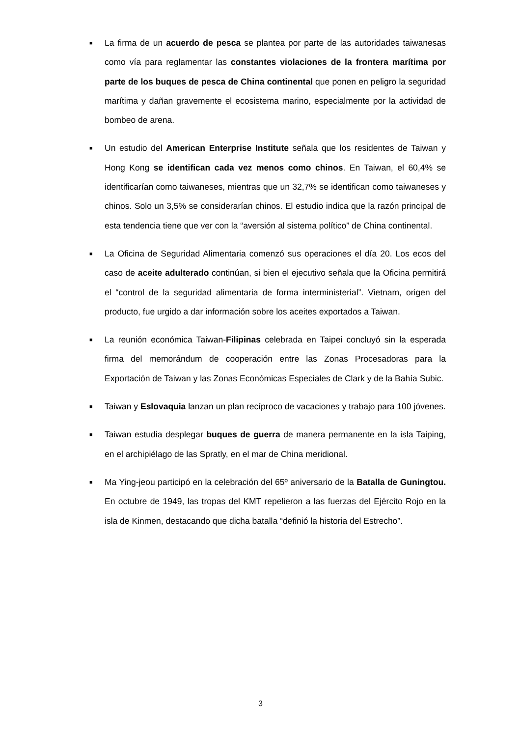■ La firma de un acuerdo de pesca se plantea por parte de las autoridades taiwanesas como vía para reglamentar las constantes violaciones de la frontera marítima por parte de los buques de pesca de China continental que ponen en peligro la seguridad marítima y dañan gravemente el ecosistema marino, especialmente por la actividad de bombeo de arena.
■ Un estudio del American Enterprise Institute señala que los residentes de Taiwan y Hong Kong se identifican cada vez menos como chinos. En Taiwan, el 60,4% se identificarían como taiwaneses, mientras que un 32,7% se identifican como taiwaneses y chinos. Solo un 3,5% se considerarían chinos. El estudio indica que la razón principal de esta tendencia tiene que ver con la “aversión al sistema político” de China continental.
■ La Oficina de Seguridad Alimentaria comenzó sus operaciones el día 20. Los ecos del caso de aceite adulterado continúan, si bien el ejecutivo señala que la Oficina permitirá el “control de la seguridad alimentaria de forma interministerial”. Vietnam, origen del producto, fue urgido a dar información sobre los aceites exportados a Taiwan.
■ La reunión económica Taiwan-Filipinas celebrada en Taipei concluyó sin la esperada firma del memorándum de cooperación entre las Zonas Procesadoras para la Exportación de Taiwan y las Zonas Económicas Especiales de Clark y de la Bahía Subic.
■ Taiwan y Eslovaquia lanzan un plan recíproco de vacaciones y trabajo para 100 jóvenes.
■ Taiwan estudia desplegar buques de guerra de manera permanente en la isla Taiping, en el archipiélago de las Spratly, en el mar de China meridional.
■ Ma Ying-jeou participó en la celebración del 65º aniversario de la Batalla de Guningtou. En octubre de 1949, las tropas del KMT repelieron a las fuerzas del Ejército Rojo en la isla de Kinmen, destacando que dicha batalla “definió la historia del Estrecho”.
3